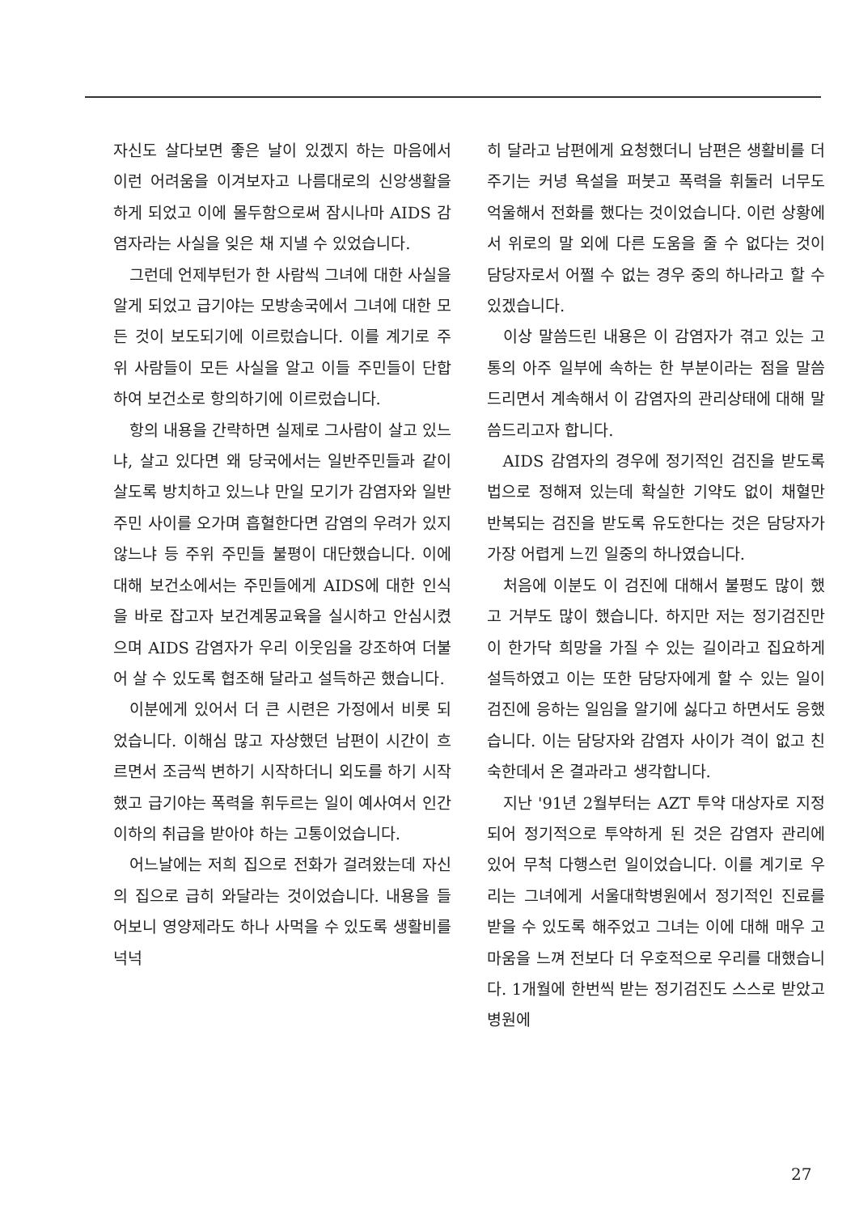자신도 살다보면 좋은 날이 있겠지 하는 마음에서 이런 어려움을 이겨보자고 나름대로의 신앙생활을 하게 되었고 이에 몰두함으로써 잠시나마 AIDS 감염자라는 사실을 잊은 채 지낼 수 있었습니다.
그런데 언제부턴가 한 사람씩 그녀에 대한 사실을 알게 되었고 급기야는 모방송국에서 그녀에 대한 모든 것이 보도되기에 이르렀습니다. 이를 계기로 주위 사람들이 모든 사실을 알고 이들 주민들이 단합하여 보건소로 항의하기에 이르렀습니다.
항의 내용을 간략하면 실제로 그사람이 살고 있느냐, 살고 있다면 왜 당국에서는 일반주민들과 같이 살도록 방치하고 있느냐 만일 모기가 감염자와 일반주민 사이를 오가며 흡혈한다면 감염의 우려가 있지 않느냐 등 주위 주민들 불평이 대단했습니다. 이에 대해 보건소에서는 주민들에게 AIDS에 대한 인식을 바로 잡고자 보건계몽교육을 실시하고 안심시켰으며 AIDS 감염자가 우리 이웃임을 강조하여 더불어 살 수 있도록 협조해 달라고 설득하곤 했습니다.
이분에게 있어서 더 큰 시련은 가정에서 비롯 되었습니다. 이해심 많고 자상했던 남편이 시간이 흐르면서 조금씩 변하기 시작하더니 외도를 하기 시작했고 급기야는 폭력을 휘두르는 일이 예사여서 인간 이하의 취급을 받아야 하는 고통이었습니다.
어느날에는 저희 집으로 전화가 걸려왔는데 자신의 집으로 급히 와달라는 것이었습니다. 내용을 들어보니 영양제라도 하나 사먹을 수 있도록 생활비를 넉넉
히 달라고 남편에게 요청했더니 남편은 생활비를 더 주기는 커녕 욕설을 퍼붓고 폭력을 휘둘러 너무도 억울해서 전화를 했다는 것이었습니다. 이런 상황에서 위로의 말 외에 다른 도움을 줄 수 없다는 것이 담당자로서 어쩔 수 없는 경우 중의 하나라고 할 수 있겠습니다.
이상 말씀드린 내용은 이 감염자가 겪고 있는 고통의 아주 일부에 속하는 한 부분이라는 점을 말씀드리면서 계속해서 이 감염자의 관리상태에 대해 말씀드리고자 합니다.
AIDS 감염자의 경우에 정기적인 검진을 받도록 법으로 정해져 있는데 확실한 기약도 없이 채혈만 반복되는 검진을 받도록 유도한다는 것은 담당자가 가장 어렵게 느낀 일중의 하나였습니다.
처음에 이분도 이 검진에 대해서 불평도 많이 했고 거부도 많이 했습니다. 하지만 저는 정기검진만이 한가닥 희망을 가질 수 있는 길이라고 집요하게 설득하였고 이는 또한 담당자에게 할 수 있는 일이 검진에 응하는 일임을 알기에 싫다고 하면서도 응했습니다. 이는 담당자와 감염자 사이가 격이 없고 친숙한데서 온 결과라고 생각합니다.
지난 '91년 2월부터는 AZT 투약 대상자로 지정되어 정기적으로 투약하게 된 것은 감염자 관리에 있어 무척 다행스런 일이었습니다. 이를 계기로 우리는 그녀에게 서울대학병원에서 정기적인 진료를 받을 수 있도록 해주었고 그녀는 이에 대해 매우 고마움을 느껴 전보다 더 우호적으로 우리를 대했습니다. 1개월에 한번씩 받는 정기검진도 스스로 받았고 병원에
27